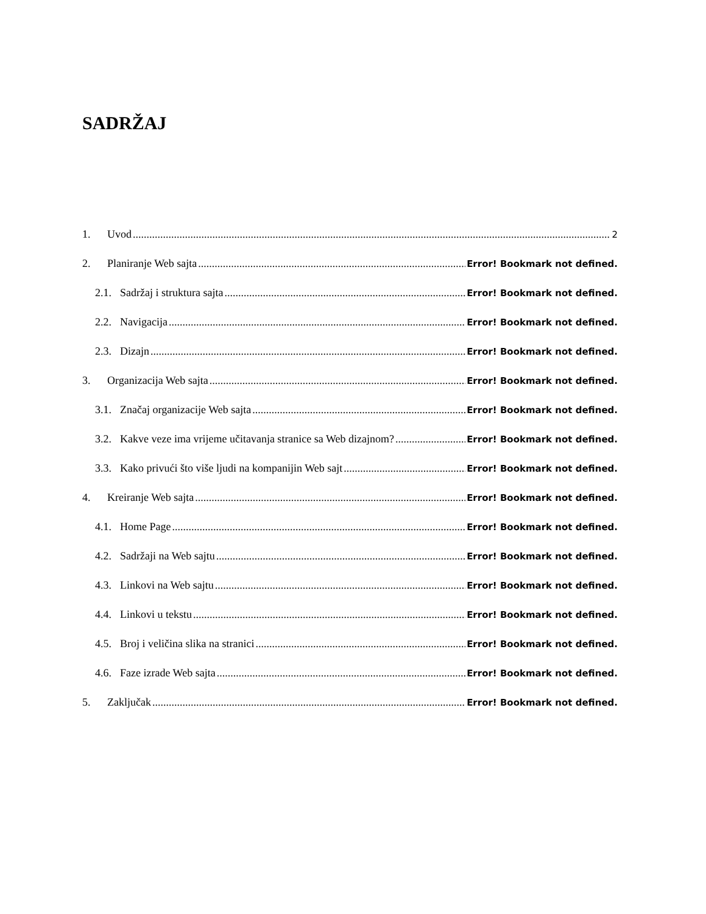SADRŽAJ
1. Uvod 2
2. Planiranje Web sajta Error! Bookmark not defined.
2.1. Sadržaj i struktura sajta Error! Bookmark not defined.
2.2. Navigacija Error! Bookmark not defined.
2.3. Dizajn Error! Bookmark not defined.
3. Organizacija Web sajta Error! Bookmark not defined.
3.1. Značaj organizacije Web sajta Error! Bookmark not defined.
3.2. Kakve veze ima vrijeme učitavanja stranice sa Web dizajnom? Error! Bookmark not defined.
3.3. Kako privući što više ljudi na kompanijin Web sajt Error! Bookmark not defined.
4. Kreiranje Web sajta Error! Bookmark not defined.
4.1. Home Page Error! Bookmark not defined.
4.2. Sadržaji na Web sajtu Error! Bookmark not defined.
4.3. Linkovi na Web sajtu Error! Bookmark not defined.
4.4. Linkovi u tekstu Error! Bookmark not defined.
4.5. Broj i veličina slika na stranici Error! Bookmark not defined.
4.6. Faze izrade Web sajta Error! Bookmark not defined.
5. Zaključak Error! Bookmark not defined.